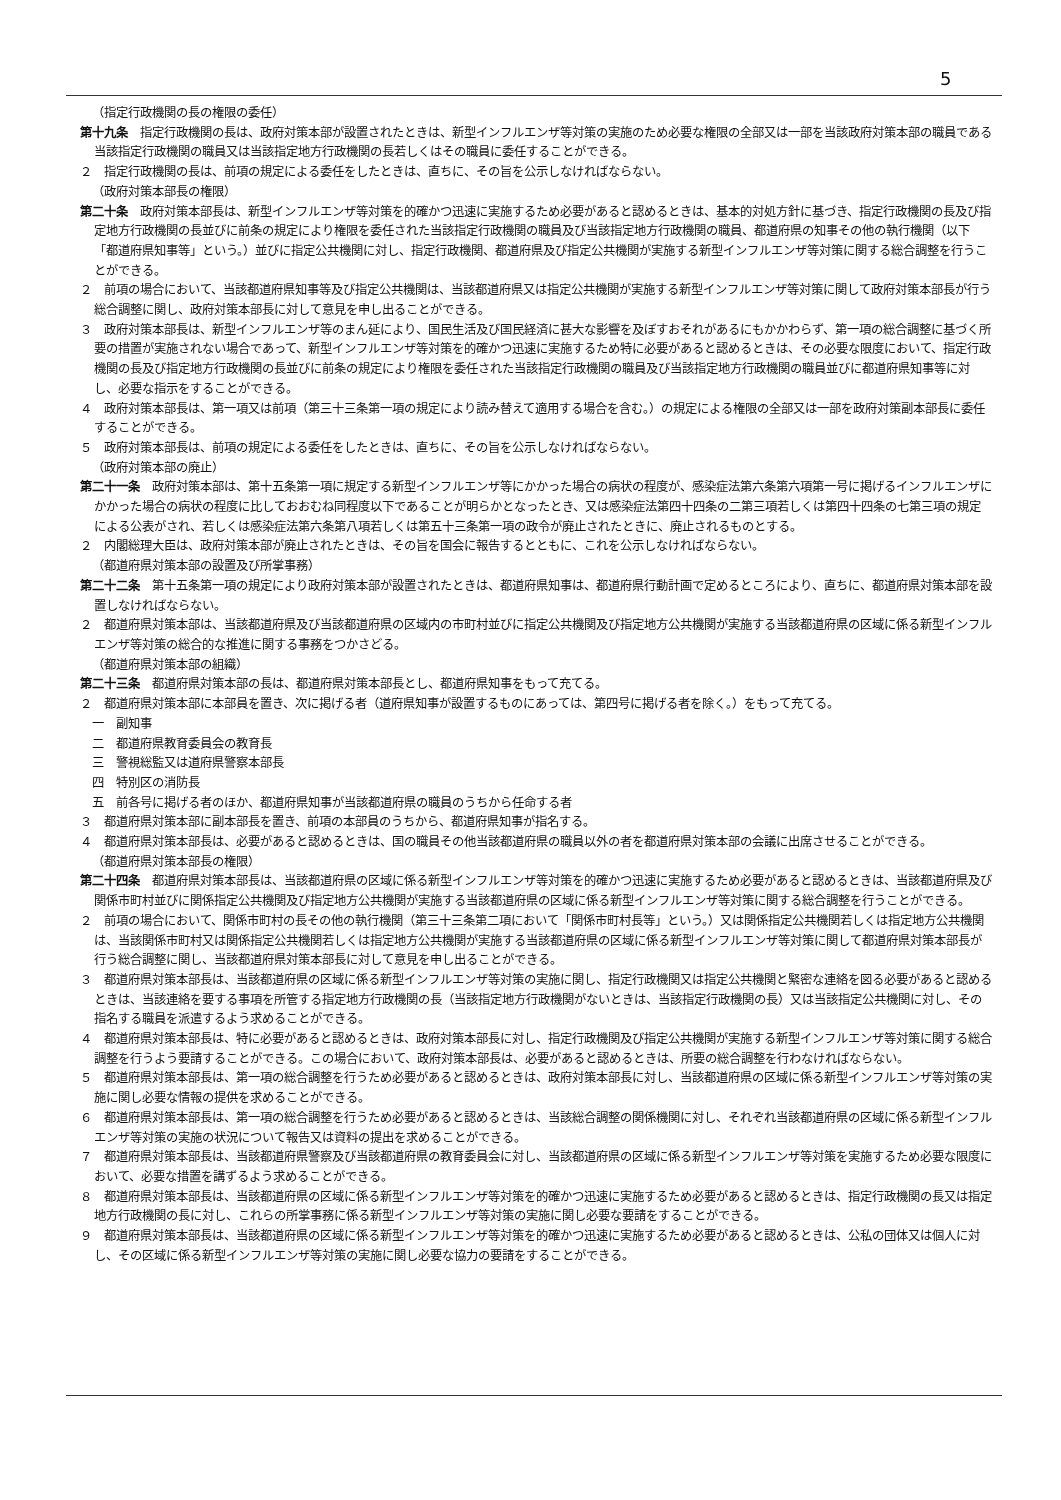5
（指定行政機関の長の権限の委任）
第十九条　指定行政機関の長は、政府対策本部が設置されたときは、新型インフルエンザ等対策の実施のため必要な権限の全部又は一部を当該政府対策本部の職員である当該指定行政機関の職員又は当該指定地方行政機関の長若しくはその職員に委任することができる。
２　指定行政機関の長は、前項の規定による委任をしたときは、直ちに、その旨を公示しなければならない。
（政府対策本部長の権限）
第二十条　政府対策本部長は、新型インフルエンザ等対策を的確かつ迅速に実施するため必要があると認めるときは、基本的対処方針に基づき、指定行政機関の長及び指定地方行政機関の長並びに前条の規定により権限を委任された当該指定行政機関の職員及び当該指定地方行政機関の職員、都道府県の知事その他の執行機関（以下「都道府県知事等」という。）並びに指定公共機関に対し、指定行政機関、都道府県及び指定公共機関が実施する新型インフルエンザ等対策に関する総合調整を行うことができる。
２　前項の場合において、当該都道府県知事等及び指定公共機関は、当該都道府県又は指定公共機関が実施する新型インフルエンザ等対策に関して政府対策本部長が行う総合調整に関し、政府対策本部長に対して意見を申し出ることができる。
３　政府対策本部長は、新型インフルエンザ等のまん延により、国民生活及び国民経済に甚大な影響を及ぼすおそれがあるにもかかわらず、第一項の総合調整に基づく所要の措置が実施されない場合であって、新型インフルエンザ等対策を的確かつ迅速に実施するため特に必要があると認めるときは、その必要な限度において、指定行政機関の長及び指定地方行政機関の長並びに前条の規定により権限を委任された当該指定行政機関の職員及び当該指定地方行政機関の職員並びに都道府県知事等に対し、必要な指示をすることができる。
４　政府対策本部長は、第一項又は前項（第三十三条第一項の規定により読み替えて適用する場合を含む。）の規定による権限の全部又は一部を政府対策副本部長に委任することができる。
５　政府対策本部長は、前項の規定による委任をしたときは、直ちに、その旨を公示しなければならない。
（政府対策本部の廃止）
第二十一条　政府対策本部は、第十五条第一項に規定する新型インフルエンザ等にかかった場合の病状の程度が、感染症法第六条第六項第一号に掲げるインフルエンザにかかった場合の病状の程度に比しておおむね同程度以下であることが明らかとなったとき、又は感染症法第四十四条の二第三項若しくは第四十四条の七第三項の規定による公表がされ、若しくは感染症法第六条第八項若しくは第五十三条第一項の政令が廃止されたときに、廃止されるものとする。
２　内閣総理大臣は、政府対策本部が廃止されたときは、その旨を国会に報告するとともに、これを公示しなければならない。
（都道府県対策本部の設置及び所掌事務）
第二十二条　第十五条第一項の規定により政府対策本部が設置されたときは、都道府県知事は、都道府県行動計画で定めるところにより、直ちに、都道府県対策本部を設置しなければならない。
２　都道府県対策本部は、当該都道府県及び当該都道府県の区域内の市町村並びに指定公共機関及び指定地方公共機関が実施する当該都道府県の区域に係る新型インフルエンザ等対策の総合的な推進に関する事務をつかさどる。
（都道府県対策本部の組織）
第二十三条　都道府県対策本部の長は、都道府県対策本部長とし、都道府県知事をもって充てる。
２　都道府県対策本部に本部員を置き、次に掲げる者（道府県知事が設置するものにあっては、第四号に掲げる者を除く。）をもって充てる。
一　副知事
二　都道府県教育委員会の教育長
三　警視総監又は道府県警察本部長
四　特別区の消防長
五　前各号に掲げる者のほか、都道府県知事が当該都道府県の職員のうちから任命する者
３　都道府県対策本部に副本部長を置き、前項の本部員のうちから、都道府県知事が指名する。
４　都道府県対策本部長は、必要があると認めるときは、国の職員その他当該都道府県の職員以外の者を都道府県対策本部の会議に出席させることができる。
（都道府県対策本部長の権限）
第二十四条　都道府県対策本部長は、当該都道府県の区域に係る新型インフルエンザ等対策を的確かつ迅速に実施するため必要があると認めるときは、当該都道府県及び関係市町村並びに関係指定公共機関及び指定地方公共機関が実施する当該都道府県の区域に係る新型インフルエンザ等対策に関する総合調整を行うことができる。
２　前項の場合において、関係市町村の長その他の執行機関（第三十三条第二項において「関係市町村長等」という。）又は関係指定公共機関若しくは指定地方公共機関は、当該関係市町村又は関係指定公共機関若しくは指定地方公共機関が実施する当該都道府県の区域に係る新型インフルエンザ等対策に関して都道府県対策本部長が行う総合調整に関し、当該都道府県対策本部長に対して意見を申し出ることができる。
３　都道府県対策本部長は、当該都道府県の区域に係る新型インフルエンザ等対策の実施に関し、指定行政機関又は指定公共機関と緊密な連絡を図る必要があると認めるときは、当該連絡を要する事項を所管する指定地方行政機関の長（当該指定地方行政機関がないときは、当該指定行政機関の長）又は当該指定公共機関に対し、その指名する職員を派遣するよう求めることができる。
４　都道府県対策本部長は、特に必要があると認めるときは、政府対策本部長に対し、指定行政機関及び指定公共機関が実施する新型インフルエンザ等対策に関する総合調整を行うよう要請することができる。この場合において、政府対策本部長は、必要があると認めるときは、所要の総合調整を行わなければならない。
５　都道府県対策本部長は、第一項の総合調整を行うため必要があると認めるときは、政府対策本部長に対し、当該都道府県の区域に係る新型インフルエンザ等対策の実施に関し必要な情報の提供を求めることができる。
６　都道府県対策本部長は、第一項の総合調整を行うため必要があると認めるときは、当該総合調整の関係機関に対し、それぞれ当該都道府県の区域に係る新型インフルエンザ等対策の実施の状況について報告又は資料の提出を求めることができる。
７　都道府県対策本部長は、当該都道府県警察及び当該都道府県の教育委員会に対し、当該都道府県の区域に係る新型インフルエンザ等対策を実施するため必要な限度において、必要な措置を講ずるよう求めることができる。
８　都道府県対策本部長は、当該都道府県の区域に係る新型インフルエンザ等対策を的確かつ迅速に実施するため必要があると認めるときは、指定行政機関の長又は指定地方行政機関の長に対し、これらの所掌事務に係る新型インフルエンザ等対策の実施に関し必要な要請をすることができる。
９　都道府県対策本部長は、当該都道府県の区域に係る新型インフルエンザ等対策を的確かつ迅速に実施するため必要があると認めるときは、公私の団体又は個人に対し、その区域に係る新型インフルエンザ等対策の実施に関し必要な協力の要請をすることができる。